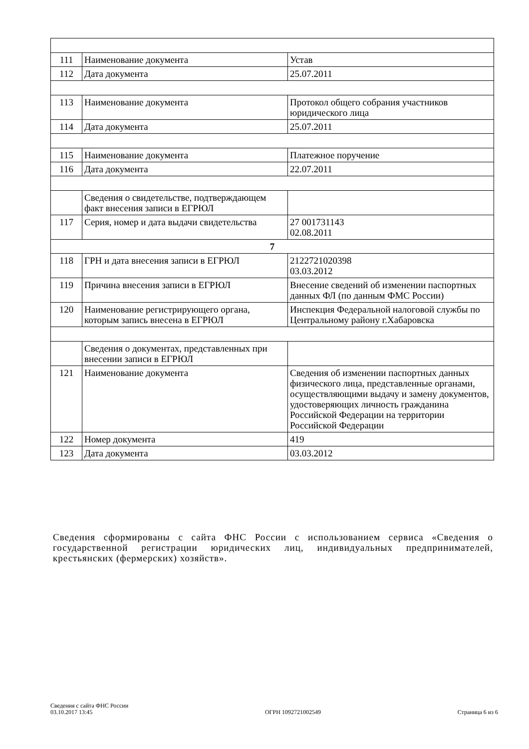| 111 | Наименование документа | Устав |
| 112 | Дата документа | 25.07.2011 |
| 113 | Наименование документа | Протокол общего собрания участников юридического лица |
| 114 | Дата документа | 25.07.2011 |
| 115 | Наименование документа | Платежное поручение |
| 116 | Дата документа | 22.07.2011 |
| | Сведения о свидетельстве, подтверждающем факт внесения записи в ЕГРЮЛ | |
| 117 | Серия, номер и дата выдачи свидетельства | 27 001731143 02.08.2011 |
| 7 | | |
| 118 | ГРН и дата внесения записи в ЕГРЮЛ | 2122721020398 03.03.2012 |
| 119 | Причина внесения записи в ЕГРЮЛ | Внесение сведений об изменении паспортных данных ФЛ (по данным ФМС России) |
| 120 | Наименование регистрирующего органа, которым запись внесена в ЕГРЮЛ | Инспекция Федеральной налоговой службы по Центральному району г.Хабаровска |
| | Сведения о документах, представленных при внесении записи в ЕГРЮЛ | |
| 121 | Наименование документа | Сведения об изменении паспортных данных физического лица, представленные органами, осуществляющими выдачу и замену документов, удостоверяющих личность гражданина Российской Федерации на территории Российской Федерации |
| 122 | Номер документа | 419 |
| 123 | Дата документа | 03.03.2012 |
Сведения сформированы с сайта ФНС России с использованием сервиса «Сведения о государственной регистрации юридических лиц, индивидуальных предпринимателей, крестьянских (фермерских) хозяйств».
Сведения с сайта ФНС России
03.10.2017 13:45
ОГРН 1092721002549
Страница 6 из 6